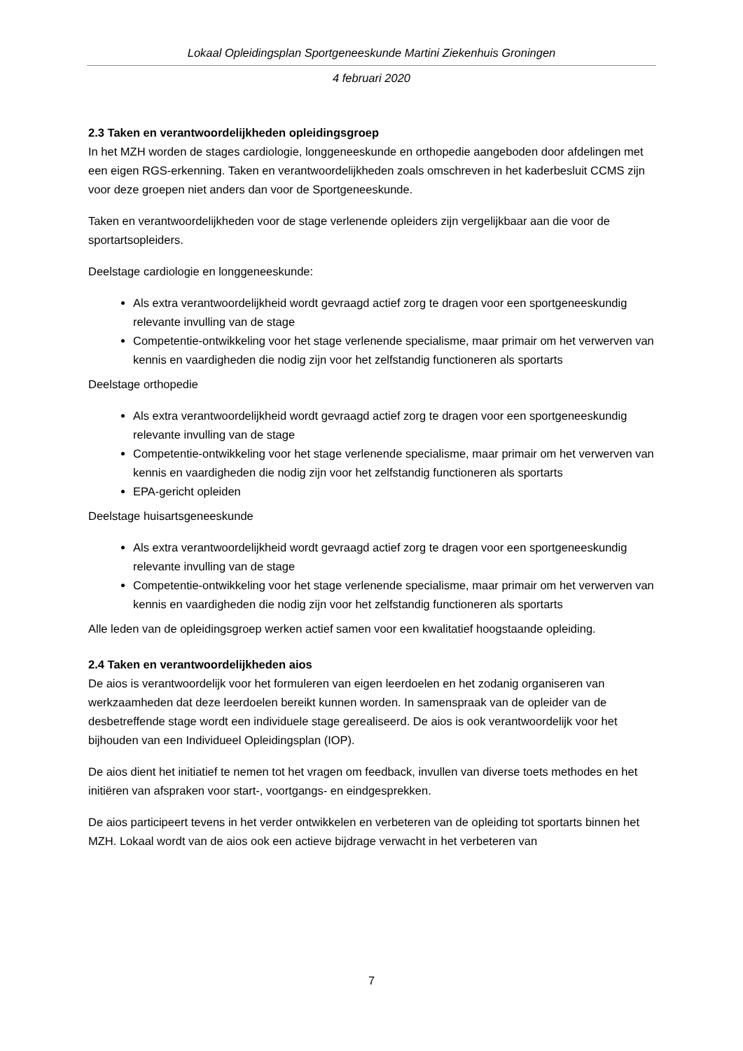Lokaal Opleidingsplan Sportgeneeskunde Martini Ziekenhuis Groningen
4 februari 2020
2.3 Taken en verantwoordelijkheden opleidingsgroep
In het MZH worden de stages cardiologie, longgeneeskunde en orthopedie aangeboden door afdelingen met een eigen RGS-erkenning. Taken en verantwoordelijkheden zoals omschreven in het kaderbesluit CCMS zijn voor deze groepen niet anders dan voor de Sportgeneeskunde.
Taken en verantwoordelijkheden voor de stage verlenende opleiders zijn vergelijkbaar aan die voor de sportartsopleiders.
Deelstage cardiologie en longgeneeskunde:
Als extra verantwoordelijkheid wordt gevraagd actief zorg te dragen voor een sportgeneeskundig relevante invulling van de stage
Competentie-ontwikkeling voor het stage verlenende specialisme, maar primair om het verwerven van kennis en vaardigheden die nodig zijn voor het zelfstandig functioneren als sportarts
Deelstage orthopedie
Als extra verantwoordelijkheid wordt gevraagd actief zorg te dragen voor een sportgeneeskundig relevante invulling van de stage
Competentie-ontwikkeling voor het stage verlenende specialisme, maar primair om het verwerven van kennis en vaardigheden die nodig zijn voor het zelfstandig functioneren als sportarts
EPA-gericht opleiden
Deelstage huisartsgeneeskunde
Als extra verantwoordelijkheid wordt gevraagd actief zorg te dragen voor een sportgeneeskundig relevante invulling van de stage
Competentie-ontwikkeling voor het stage verlenende specialisme, maar primair om het verwerven van kennis en vaardigheden die nodig zijn voor het zelfstandig functioneren als sportarts
Alle leden van de opleidingsgroep werken actief samen voor een kwalitatief hoogstaande opleiding.
2.4 Taken en verantwoordelijkheden aios
De aios is verantwoordelijk voor het formuleren van eigen leerdoelen en het zodanig organiseren van werkzaamheden dat deze leerdoelen bereikt kunnen worden. In samenspraak van de opleider van de desbetreffende stage wordt een individuele stage gerealiseerd. De aios is ook verantwoordelijk voor het bijhouden van een Individueel Opleidingsplan (IOP).
De aios dient het initiatief te nemen tot het vragen om feedback, invullen van diverse toets methodes en het initiëren van afspraken voor start-, voortgangs- en eindgesprekken.
De aios participeert tevens in het verder ontwikkelen en verbeteren van de opleiding tot sportarts binnen het MZH. Lokaal wordt van de aios ook een actieve bijdrage verwacht in het verbeteren van
7